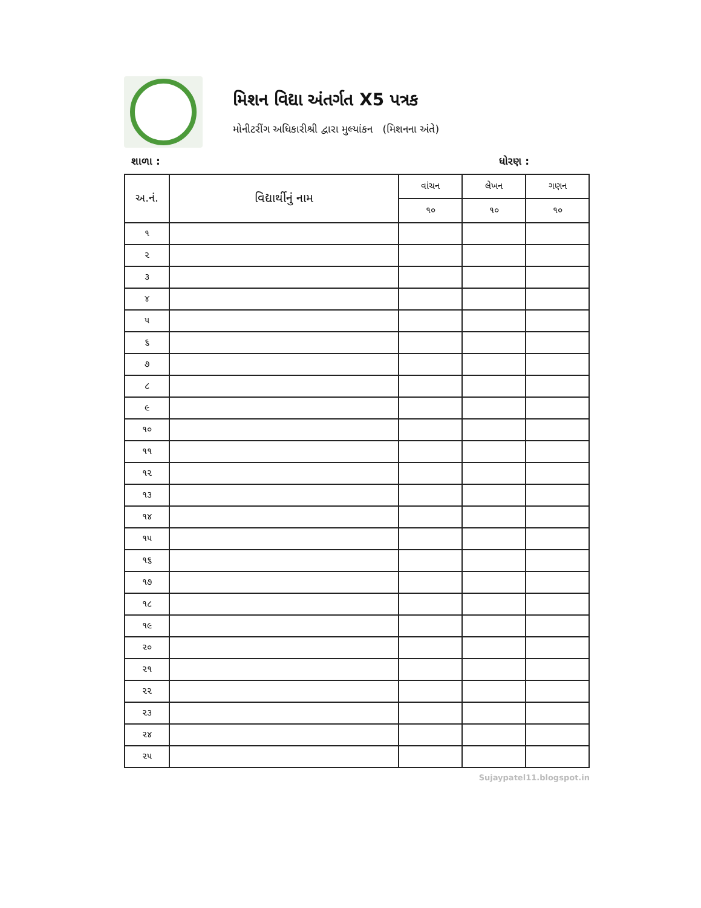મિશન વિદ્યા અંતર્ગત X5 પત્રક
મોનીટરીંગ અધિકારીશ્રી દ્વારા મુલ્યાંકન (મિશનના અંતે)
શાળા : ધોરણ :
| અ.નં. | વિદ્યાર્થીનું નામ | વાંચન | લેખન | ગણન |
| --- | --- | --- | --- | --- |
| | | ૧૦ | ૧૦ | ૧૦ |
| ૧ | | | | |
| ૨ | | | | |
| ૩ | | | | |
| ૪ | | | | |
| ૫ | | | | |
| ૬ | | | | |
| ૭ | | | | |
| ૮ | | | | |
| ૯ | | | | |
| ૧૦ | | | | |
| ૧૧ | | | | |
| ૧૨ | | | | |
| ૧૩ | | | | |
| ૧૪ | | | | |
| ૧૫ | | | | |
| ૧૬ | | | | |
| ૧૭ | | | | |
| ૧૮ | | | | |
| ૧૯ | | | | |
| ૨૦ | | | | |
| ૨૧ | | | | |
| ૨૨ | | | | |
| ૨૩ | | | | |
| ૨૪ | | | | |
| ૨૫ | | | | |
Sujaypatel11.blogspot.in